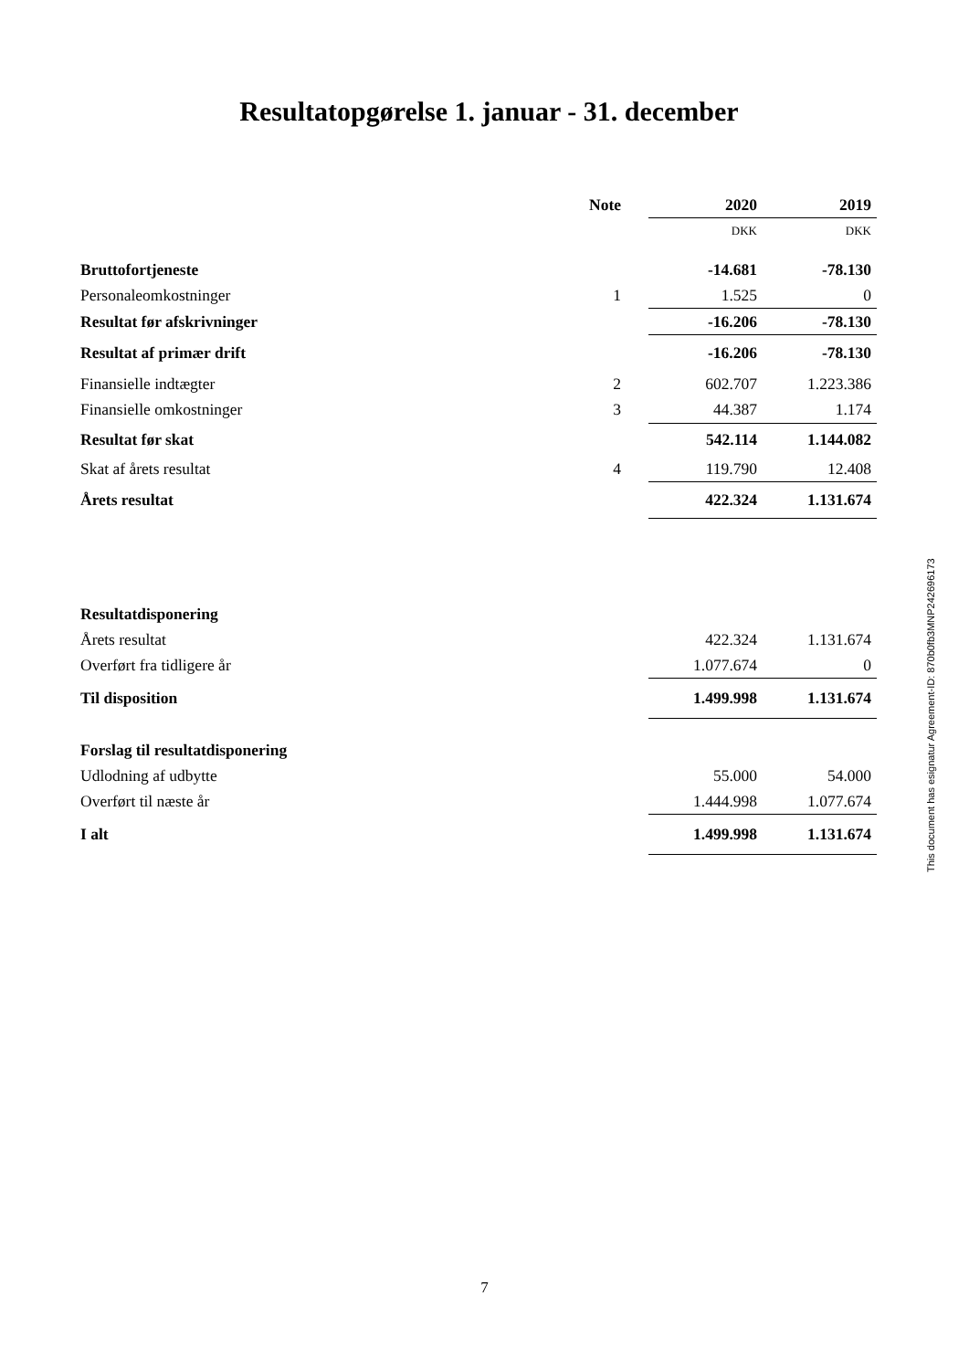Resultatopgørelse 1. januar - 31. december
| | Note | 2020 | 2019 |
| | | DKK | DKK |
| Bruttofortjeneste | | -14.681 | -78.130 |
| Personaleomkostninger | 1 | 1.525 | 0 |
| Resultat før afskrivninger | | -16.206 | -78.130 |
| Resultat af primær drift | | -16.206 | -78.130 |
| Finansielle indtægter | 2 | 602.707 | 1.223.386 |
| Finansielle omkostninger | 3 | 44.387 | 1.174 |
| Resultat før skat | | 542.114 | 1.144.082 |
| Skat af årets resultat | 4 | 119.790 | 12.408 |
| Årets resultat | | 422.324 | 1.131.674 |
| Resultatdisponering | | | |
| Årets resultat | | 422.324 | 1.131.674 |
| Overført fra tidligere år | | 1.077.674 | 0 |
| Til disposition | | 1.499.998 | 1.131.674 |
| Forslag til resultatdisponering | | | |
| Udlodning af udbytte | | 55.000 | 54.000 |
| Overført til næste år | | 1.444.998 | 1.077.674 |
| I alt | | 1.499.998 | 1.131.674 |
This document has esignatur Agreement-ID: 870b0fb3MNP242696173
7